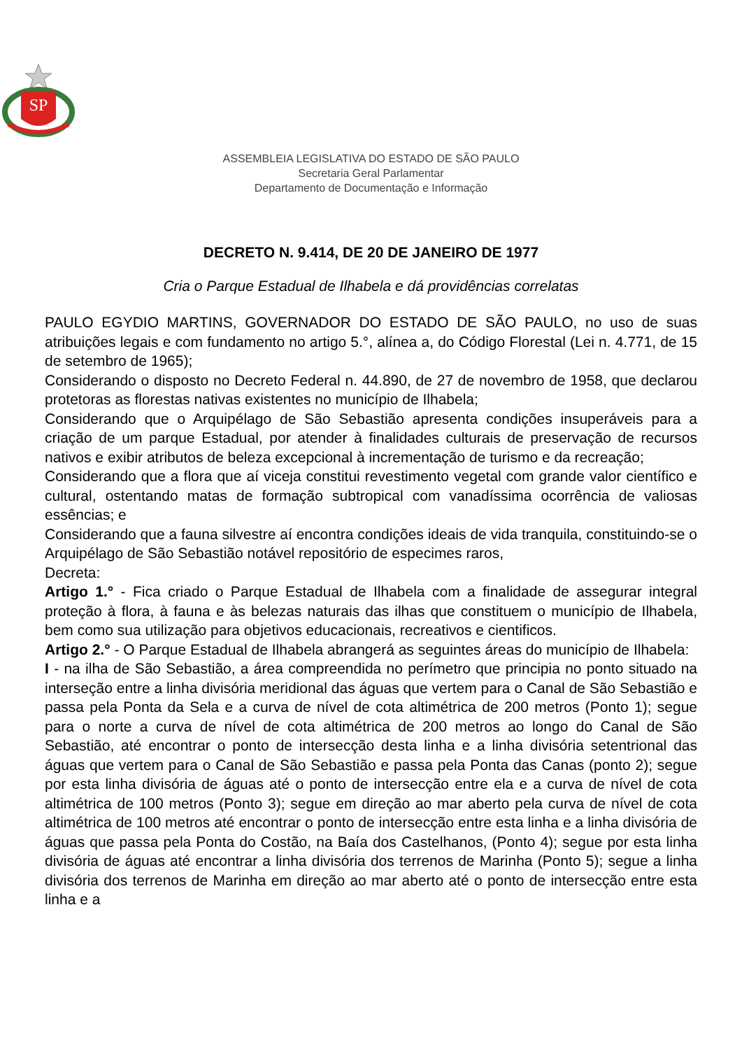SP
ASSEMBLEIA LEGISLATIVA DO ESTADO DE SÃO PAULO
Secretaria Geral Parlamentar
Departamento de Documentação e Informação
DECRETO N. 9.414, DE 20 DE JANEIRO DE 1977
Cria o Parque Estadual de Ilhabela e dá providências correlatas
PAULO EGYDIO MARTINS, GOVERNADOR DO ESTADO DE SÃO PAULO, no uso de suas atribuições legais e com fundamento no artigo 5.°, alínea a, do Código Florestal (Lei n. 4.771, de 15 de setembro de 1965);
Considerando o disposto no Decreto Federal n. 44.890, de 27 de novembro de 1958, que declarou protetoras as florestas nativas existentes no município de Ilhabela;
Considerando que o Arquipélago de São Sebastião apresenta condições insuperáveis para a criação de um parque Estadual, por atender à finalidades culturais de preservação de recursos nativos e exibir atributos de beleza excepcional à incrementação de turismo e da recreação;
Considerando que a flora que aí viceja constitui revestimento vegetal com grande valor científico e cultural, ostentando matas de formação subtropical com vanadíssima ocorrência de valiosas essências; e
Considerando que a fauna silvestre aí encontra condições ideais de vida tranquila, constituindo-se o Arquipélago de São Sebastião notável repositório de especimes raros,
Decreta:
Artigo 1.° - Fica criado o Parque Estadual de Ilhabela com a finalidade de assegurar integral proteção à flora, à fauna e às belezas naturais das ilhas que constituem o município de Ilhabela, bem como sua utilização para objetivos educacionais, recreativos e cientificos.
Artigo 2.° - O Parque Estadual de Ilhabela abrangerá as seguintes áreas do município de Ilhabela:
I - na ilha de São Sebastião, a área compreendida no perímetro que principia no ponto situado na interseção entre a linha divisória meridional das águas que vertem para o Canal de São Sebastião e passa pela Ponta da Sela e a curva de nível de cota altimétrica de 200 metros (Ponto 1); segue para o norte a curva de nível de cota altimétrica de 200 metros ao longo do Canal de São Sebastião, até encontrar o ponto de intersecção desta linha e a linha divisória setentrional das águas que vertem para o Canal de São Sebastião e passa pela Ponta das Canas (ponto 2); segue por esta linha divisória de águas até o ponto de intersecção entre ela e a curva de nível de cota altimétrica de 100 metros (Ponto 3); segue em direção ao mar aberto pela curva de nível de cota altimétrica de 100 metros até encontrar o ponto de intersecção entre esta linha e a linha divisória de águas que passa pela Ponta do Costão, na Baía dos Castelhanos, (Ponto 4); segue por esta linha divisória de águas até encontrar a linha divisória dos terrenos de Marinha (Ponto 5); segue a linha divisória dos terrenos de Marinha em direção ao mar aberto até o ponto de intersecção entre esta linha e a